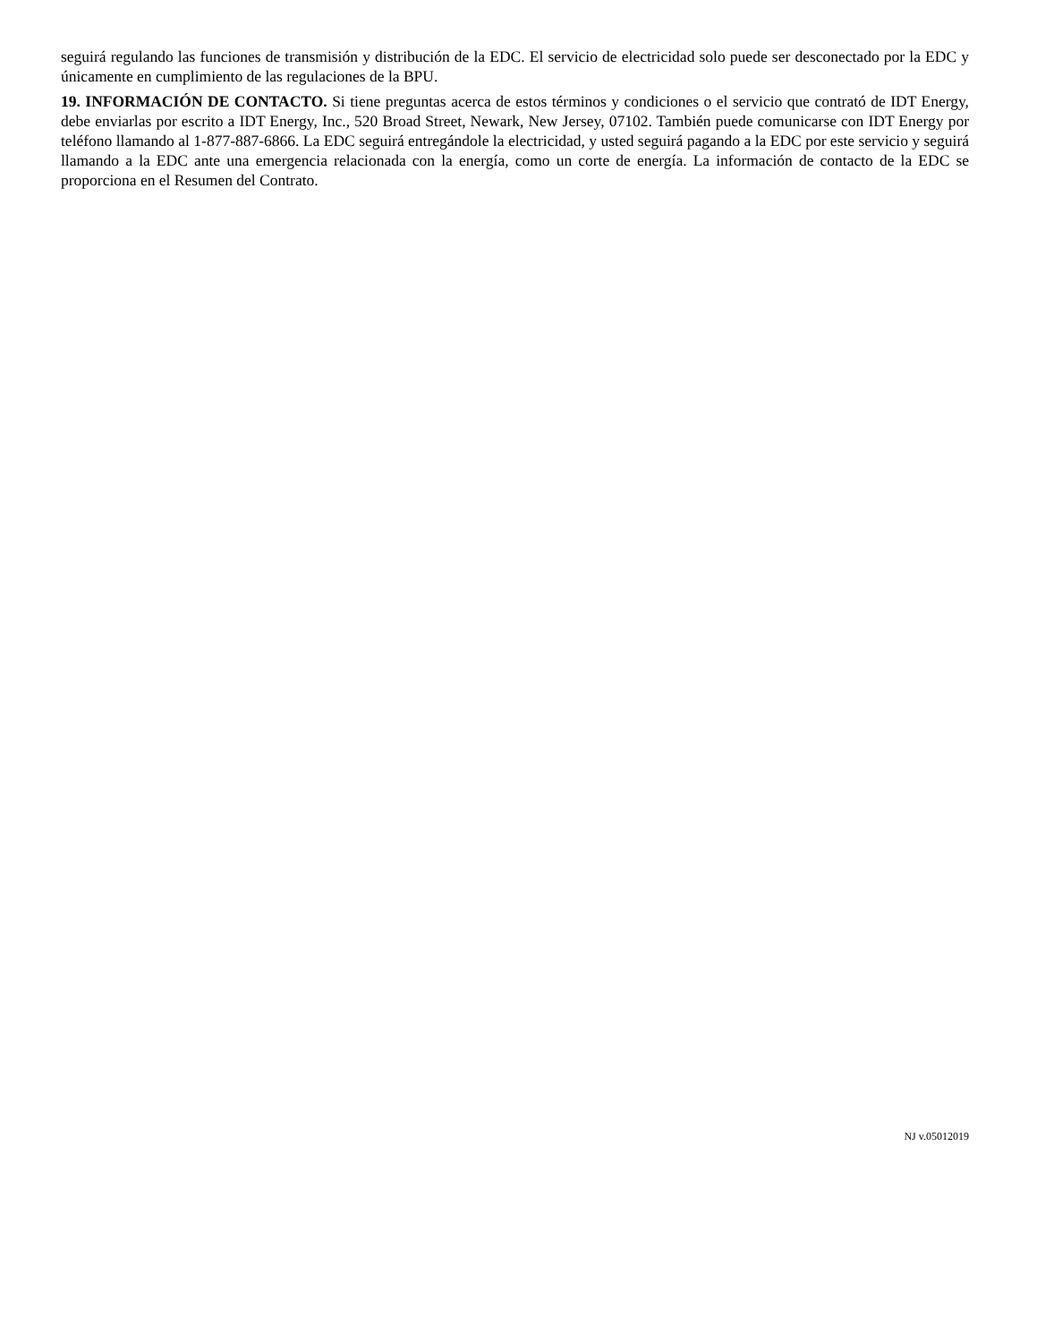seguirá regulando las funciones de transmisión y distribución de la EDC. El servicio de electricidad solo puede ser desconectado por la EDC y únicamente en cumplimiento de las regulaciones de la BPU.
19. INFORMACIÓN DE CONTACTO. Si tiene preguntas acerca de estos términos y condiciones o el servicio que contrató de IDT Energy, debe enviarlas por escrito a IDT Energy, Inc., 520 Broad Street, Newark, New Jersey, 07102. También puede comunicarse con IDT Energy por teléfono llamando al 1-877-887-6866. La EDC seguirá entregándole la electricidad, y usted seguirá pagando a la EDC por este servicio y seguirá llamando a la EDC ante una emergencia relacionada con la energía, como un corte de energía. La información de contacto de la EDC se proporciona en el Resumen del Contrato.
NJ v.05012019